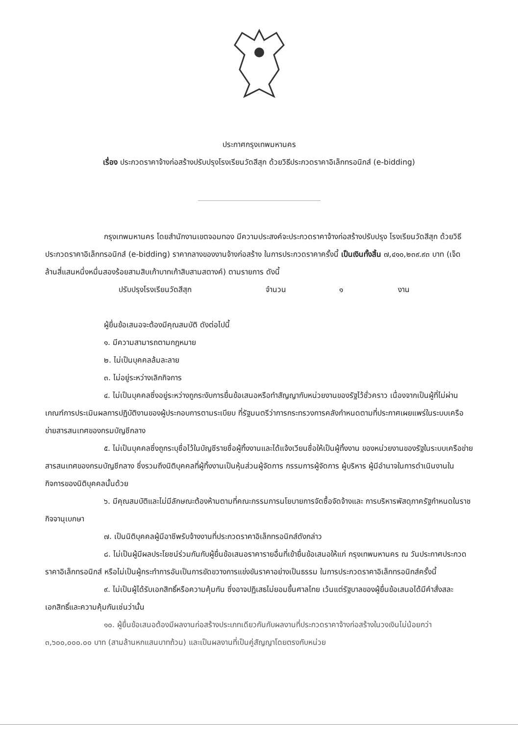ประกาศกรุงเทพมหานคร
เรื่อง ประกวดราคาจ้างก่อสร้างปรับปรุงโรงเรียนวัดสีสุก ด้วยวิธีประกวดราคาอิเล็กทรอนิกส์ (e-bidding)
กรุงเทพมหานคร โดยสำนักงานเขตจอมทอง มีความประสงค์จะประกวดราคาจ้างก่อสร้างปรับปรุง โรงเรียนวัดสีสุก ด้วยวิธีประกวดราคาอิเล็กทรอนิกส์ (e-bidding) ราคากลางของงานจ้างก่อสร้าง ในการประกวดราคาครั้งนี้ เป็นเงินทั้งสิ้น ๗,๔๑๐,๒๓๙.๙๓ บาท (เจ็ดล้านสี่แสนหนึ่งหมื่นสองร้อยสามสิบเก้าบาทเก้าสิบสามสตางค์) ตามรายการ ดังนี้
ปรับปรุงโรงเรียนวัดสีสุก จำนวน ๑ งาน
ผู้ยื่นข้อเสนอจะต้องมีคุณสมบัติ ดังต่อไปนี้
๑. มีความสามารถตามกฎหมาย
๒. ไม่เป็นบุคคลล้มละลาย
๓. ไม่อยู่ระหว่างเลิกกิจการ
๔. ไม่เป็นบุคคลซึ่งอยู่ระหว่างถูกระงับการยื่นข้อเสนอหรือทำสัญญากับหน่วยงานของรัฐไว้ชั่วคราว เนื่องจากเป็นผู้ที่ไม่ผ่านเกณฑ์การประเมินผลการปฏิบัติงานของผู้ประกอบการตามระเบียบ ที่รัฐมนตรีว่าการกระทรวงการคลังกำหนดตามที่ประกาศเผยแพร่ในระบบเครือข่ายสารสนเทศของกรมบัญชีกลาง
๕. ไม่เป็นบุคคลซึ่งถูกระบุชื่อไว้ในบัญชีรายชื่อผู้ทิ้งงานและได้แจ้งเวียนชื่อให้เป็นผู้ทิ้งงาน ของหน่วยงานของรัฐในระบบเครือข่ายสารสนเทศของกรมบัญชีกลาง ซึ่งรวมถึงนิติบุคคลที่ผู้ทิ้งงานเป็นหุ้นส่วนผู้จัดการ กรรมการผู้จัดการ ผู้บริหาร ผู้มีอำนาจในการดำเนินงานในกิจการของนิติบุคคลนั้นด้วย
๖. มีคุณสมบัติและไม่มีลักษณะต้องห้ามตามที่คณะกรรมการนโยบายการจัดซื้อจัดจ้างและ การบริหารพัสดุภาครัฐกำหนดในราชกิจจานุเบกษา
๗. เป็นนิติบุคคลผู้มีอาชีพรับจ้างงานที่ประกวดราคาอิเล็กทรอนิกส์ดังกล่าว
๘. ไม่เป็นผู้มีผลประโยชน์ร่วมกันกับผู้ยื่นข้อเสนอราคารายอื่นที่เข้ายื่นข้อเสนอให้แก่ กรุงเทพมหานคร ณ วันประกาศประกวดราคาอิเล็กทรอนิกส์ หรือไม่เป็นผู้กระทำการอันเป็นการขัดขวางการแข่งขันราคาอย่างเป็นธรรม ในการประกวดราคาอิเล็กทรอนิกส์ครั้งนี้
๙. ไม่เป็นผู้ได้รับเอกสิทธิ์หรือความคุ้มกัน ซึ่งอาจปฏิเสธไม่ยอมขึ้นศาลไทย เว้นแต่รัฐบาลของผู้ยื่นข้อเสนอได้มีคำสั่งสละเอกสิทธิ์และความคุ้มกันเช่นว่านั้น
๑๐. ผู้ยื่นข้อเสนอต้องมีผลงานก่อสร้างประเภทเดียวกันกับผลงานที่ประกวดราคาจ้างก่อสร้างในวงเงินไม่น้อยกว่า ๓,๖๐๐,๐๐๐.๐๐ บาท (สามล้านหกแสนบาทถ้วน) และเป็นผลงานที่เป็นคู่สัญญาโดยตรงกับหน่วย